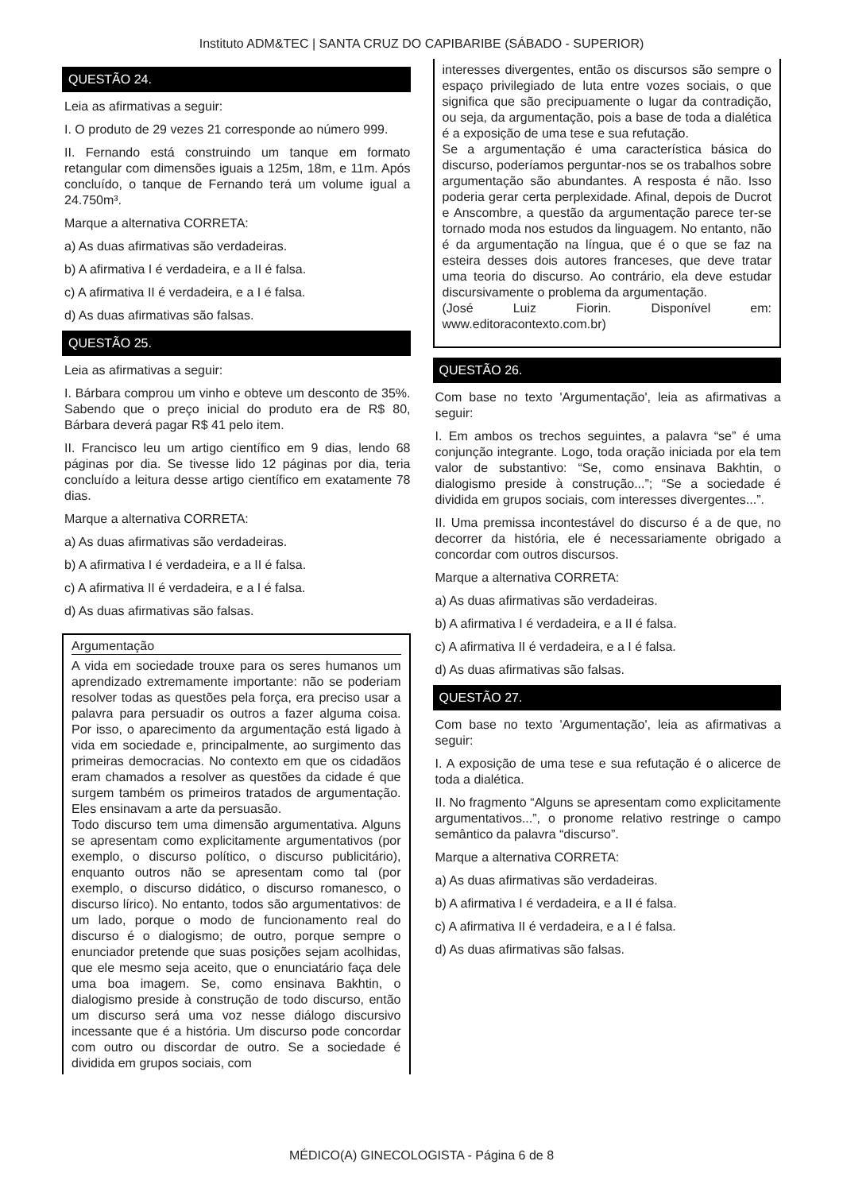Instituto ADM&TEC | SANTA CRUZ DO CAPIBARIBE (SÁBADO - SUPERIOR)
QUESTÃO 24.
Leia as afirmativas a seguir:
I. O produto de 29 vezes 21 corresponde ao número 999.
II. Fernando está construindo um tanque em formato retangular com dimensões iguais a 125m, 18m, e 11m. Após concluído, o tanque de Fernando terá um volume igual a 24.750m³.
Marque a alternativa CORRETA:
a) As duas afirmativas são verdadeiras.
b) A afirmativa I é verdadeira, e a II é falsa.
c) A afirmativa II é verdadeira, e a I é falsa.
d) As duas afirmativas são falsas.
QUESTÃO 25.
Leia as afirmativas a seguir:
I. Bárbara comprou um vinho e obteve um desconto de 35%. Sabendo que o preço inicial do produto era de R$ 80, Bárbara deverá pagar R$ 41 pelo item.
II. Francisco leu um artigo científico em 9 dias, lendo 68 páginas por dia. Se tivesse lido 12 páginas por dia, teria concluído a leitura desse artigo científico em exatamente 78 dias.
Marque a alternativa CORRETA:
a) As duas afirmativas são verdadeiras.
b) A afirmativa I é verdadeira, e a II é falsa.
c) A afirmativa II é verdadeira, e a I é falsa.
d) As duas afirmativas são falsas.
Argumentação
A vida em sociedade trouxe para os seres humanos um aprendizado extremamente importante: não se poderiam resolver todas as questões pela força, era preciso usar a palavra para persuadir os outros a fazer alguma coisa. Por isso, o aparecimento da argumentação está ligado à vida em sociedade e, principalmente, ao surgimento das primeiras democracias. No contexto em que os cidadãos eram chamados a resolver as questões da cidade é que surgem também os primeiros tratados de argumentação. Eles ensinavam a arte da persuasão.
Todo discurso tem uma dimensão argumentativa. Alguns se apresentam como explicitamente argumentativos (por exemplo, o discurso político, o discurso publicitário), enquanto outros não se apresentam como tal (por exemplo, o discurso didático, o discurso romanesco, o discurso lírico). No entanto, todos são argumentativos: de um lado, porque o modo de funcionamento real do discurso é o dialogismo; de outro, porque sempre o enunciador pretende que suas posições sejam acolhidas, que ele mesmo seja aceito, que o enunciatário faça dele uma boa imagem. Se, como ensinava Bakhtin, o dialogismo preside à construção de todo discurso, então um discurso será uma voz nesse diálogo discursivo incessante que é a história. Um discurso pode concordar com outro ou discordar de outro. Se a sociedade é dividida em grupos sociais, com
interesses divergentes, então os discursos são sempre o espaço privilegiado de luta entre vozes sociais, o que significa que são precipuamente o lugar da contradição, ou seja, da argumentação, pois a base de toda a dialética é a exposição de uma tese e sua refutação.
Se a argumentação é uma característica básica do discurso, poderíamos perguntar-nos se os trabalhos sobre argumentação são abundantes. A resposta é não. Isso poderia gerar certa perplexidade. Afinal, depois de Ducrot e Anscombre, a questão da argumentação parece ter-se tornado moda nos estudos da linguagem. No entanto, não é da argumentação na língua, que é o que se faz na esteira desses dois autores franceses, que deve tratar uma teoria do discurso. Ao contrário, ela deve estudar discursivamente o problema da argumentação.
(José Luiz Fiorin. Disponível em: www.editoracontexto.com.br)
QUESTÃO 26.
Com base no texto 'Argumentação', leia as afirmativas a seguir:
I. Em ambos os trechos seguintes, a palavra “se” é uma conjunção integrante. Logo, toda oração iniciada por ela tem valor de substantivo: “Se, como ensinava Bakhtin, o dialogismo preside à construção...”; “Se a sociedade é dividida em grupos sociais, com interesses divergentes...”.
II. Uma premissa incontestável do discurso é a de que, no decorrer da história, ele é necessariamente obrigado a concordar com outros discursos.
Marque a alternativa CORRETA:
a) As duas afirmativas são verdadeiras.
b) A afirmativa I é verdadeira, e a II é falsa.
c) A afirmativa II é verdadeira, e a I é falsa.
d) As duas afirmativas são falsas.
QUESTÃO 27.
Com base no texto 'Argumentação', leia as afirmativas a seguir:
I. A exposição de uma tese e sua refutação é o alicerce de toda a dialética.
II. No fragmento “Alguns se apresentam como explicitamente argumentativos...”, o pronome relativo restringe o campo semântico da palavra “discurso”.
Marque a alternativa CORRETA:
a) As duas afirmativas são verdadeiras.
b) A afirmativa I é verdadeira, e a II é falsa.
c) A afirmativa II é verdadeira, e a I é falsa.
d) As duas afirmativas são falsas.
MÉDICO(A) GINECOLOGISTA - Página 6 de 8